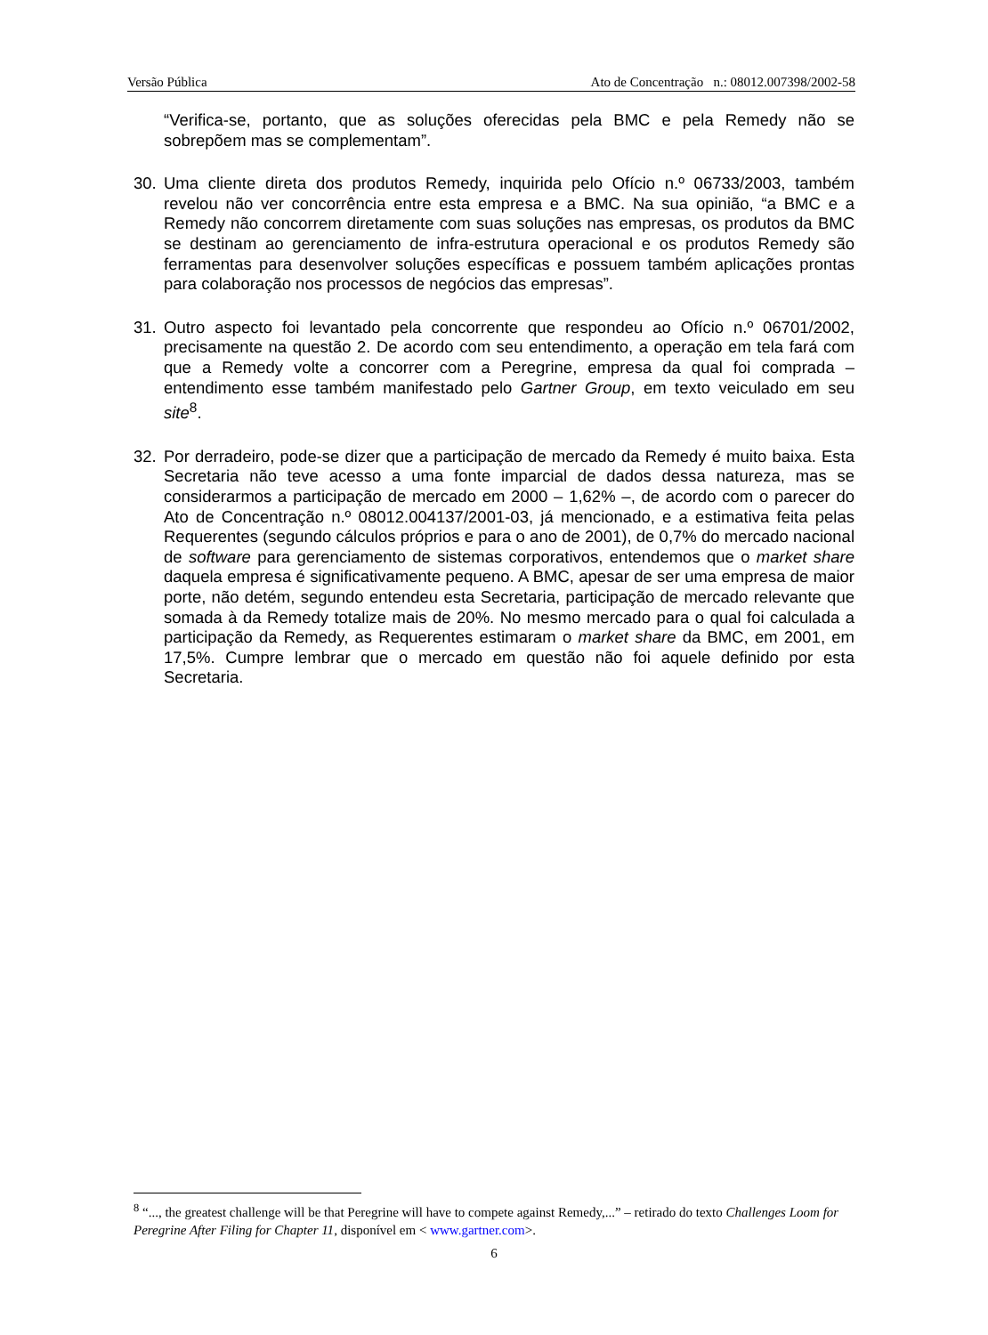Versão Pública Ato de Concentração n.: 08012.007398/2002-58
“Verifica-se, portanto, que as soluções oferecidas pela BMC e pela Remedy não se sobrepõem mas se complementam”.
30. Uma cliente direta dos produtos Remedy, inquirida pelo Ofício n.º 06733/2003, também revelou não ver concorrência entre esta empresa e a BMC. Na sua opinião, “a BMC e a Remedy não concorrem diretamente com suas soluções nas empresas, os produtos da BMC se destinam ao gerenciamento de infra-estrutura operacional e os produtos Remedy são ferramentas para desenvolver soluções específicas e possuem também aplicações prontas para colaboração nos processos de negócios das empresas”.
31. Outro aspecto foi levantado pela concorrente que respondeu ao Ofício n.º 06701/2002, precisamente na questão 2. De acordo com seu entendimento, a operação em tela fará com que a Remedy volte a concorrer com a Peregrine, empresa da qual foi comprada – entendimento esse também manifestado pelo Gartner Group, em texto veiculado em seu site<sup>8</sup>.
32. Por derradeiro, pode-se dizer que a participação de mercado da Remedy é muito baixa. Esta Secretaria não teve acesso a uma fonte imparcial de dados dessa natureza, mas se considerarmos a participação de mercado em 2000 – 1,62% –, de acordo com o parecer do Ato de Concentração n.º 08012.004137/2001-03, já mencionado, e a estimativa feita pelas Requerentes (segundo cálculos próprios e para o ano de 2001), de 0,7% do mercado nacional de software para gerenciamento de sistemas corporativos, entendemos que o market share daquela empresa é significativamente pequeno. A BMC, apesar de ser uma empresa de maior porte, não detém, segundo entendeu esta Secretaria, participação de mercado relevante que somada à da Remedy totalize mais de 20%. No mesmo mercado para o qual foi calculada a participação da Remedy, as Requerentes estimaram o market share da BMC, em 2001, em 17,5%. Cumpre lembrar que o mercado em questão não foi aquele definido por esta Secretaria.
<sup>8</sup> “..., the greatest challenge will be that Peregrine will have to compete against Remedy,...” – retirado do texto Challenges Loom for Peregrine After Filing for Chapter 11, disponível em < www.gartner.com>.
6